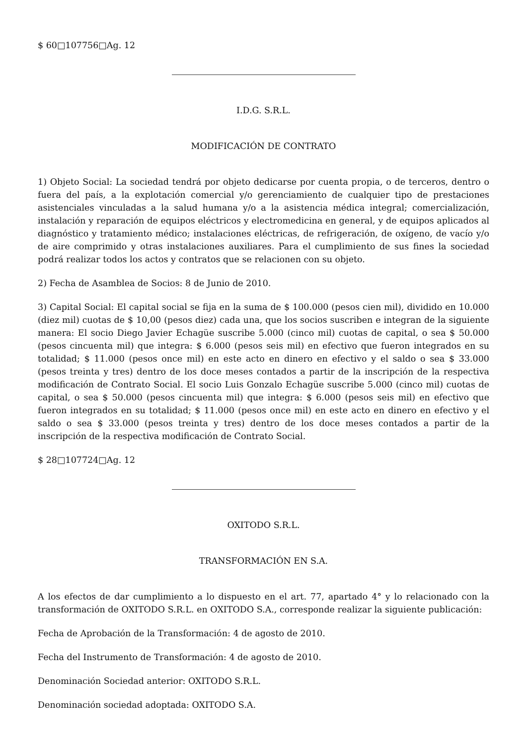$ 60□107756□Ag. 12
I.D.G. S.R.L.
MODIFICACIÓN DE CONTRATO
1) Objeto Social: La sociedad tendrá por objeto dedicarse por cuenta propia, o de terceros, dentro o fuera del país, a la explotación comercial y/o gerenciamiento de cualquier tipo de prestaciones asistenciales vinculadas a la salud humana y/o a la asistencia médica integral; comercialización, instalación y reparación de equipos eléctricos y electromedicina en general, y de equipos aplicados al diagnóstico y tratamiento médico; instalaciones eléctricas, de refrigeración, de oxígeno, de vacío y/o de aire comprimido y otras instalaciones auxiliares. Para el cumplimiento de sus fines la sociedad podrá realizar todos los actos y contratos que se relacionen con su objeto.
2) Fecha de Asamblea de Socios: 8 de Junio de 2010.
3) Capital Social: El capital social se fija en la suma de $ 100.000 (pesos cien mil), dividido en 10.000 (diez mil) cuotas de $ 10,00 (pesos diez) cada una, que los socios suscriben e integran de la siguiente manera: El socio Diego Javier Echagüe suscribe 5.000 (cinco mil) cuotas de capital, o sea $ 50.000 (pesos cincuenta mil) que integra: $ 6.000 (pesos seis mil) en efectivo que fueron integrados en su totalidad; $ 11.000 (pesos once mil) en este acto en dinero en efectivo y el saldo o sea $ 33.000 (pesos treinta y tres) dentro de los doce meses contados a partir de la inscripción de la respectiva modificación de Contrato Social. El socio Luis Gonzalo Echagüe suscribe 5.000 (cinco mil) cuotas de capital, o sea $ 50.000 (pesos cincuenta mil) que integra: $ 6.000 (pesos seis mil) en efectivo que fueron integrados en su totalidad; $ 11.000 (pesos once mil) en este acto en dinero en efectivo y el saldo o sea $ 33.000 (pesos treinta y tres) dentro de los doce meses contados a partir de la inscripción de la respectiva modificación de Contrato Social.
$ 28□107724□Ag. 12
OXITODO S.R.L.
TRANSFORMACIÓN EN S.A.
A los efectos de dar cumplimiento a lo dispuesto en el art. 77, apartado 4° y lo relacionado con la transformación de OXITODO S.R.L. en OXITODO S.A., corresponde realizar la siguiente publicación:
Fecha de Aprobación de la Transformación: 4 de agosto de 2010.
Fecha del Instrumento de Transformación: 4 de agosto de 2010.
Denominación Sociedad anterior: OXITODO S.R.L.
Denominación sociedad adoptada: OXITODO S.A.